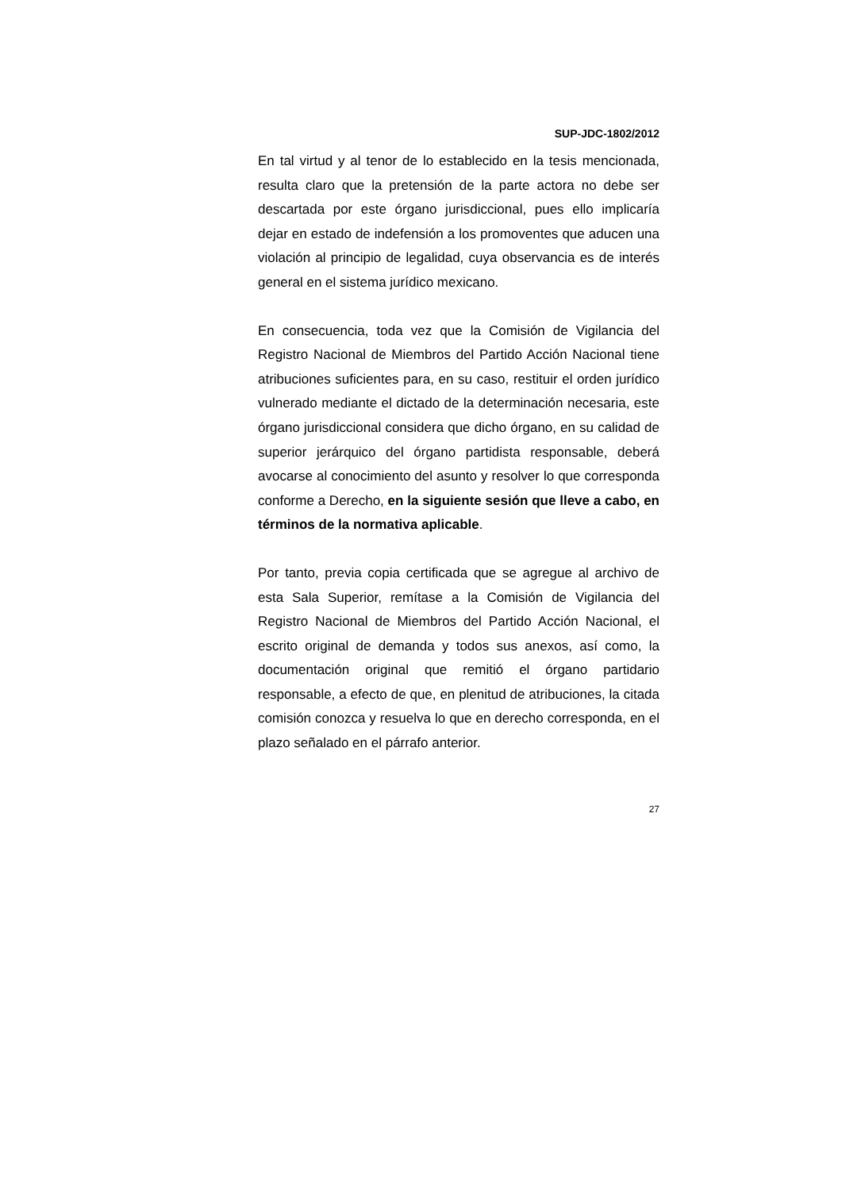SUP-JDC-1802/2012
En tal virtud y al tenor de lo establecido en la tesis mencionada, resulta claro que la pretensión de la parte actora no debe ser descartada por este órgano jurisdiccional, pues ello implicaría dejar en estado de indefensión a los promoventes que aducen una violación al principio de legalidad, cuya observancia es de interés general en el sistema jurídico mexicano.
En consecuencia, toda vez que la Comisión de Vigilancia del Registro Nacional de Miembros del Partido Acción Nacional tiene atribuciones suficientes para, en su caso, restituir el orden jurídico vulnerado mediante el dictado de la determinación necesaria, este órgano jurisdiccional considera que dicho órgano, en su calidad de superior jerárquico del órgano partidista responsable, deberá avocarse al conocimiento del asunto y resolver lo que corresponda conforme a Derecho, en la siguiente sesión que lleve a cabo, en términos de la normativa aplicable.
Por tanto, previa copia certificada que se agregue al archivo de esta Sala Superior, remítase a la Comisión de Vigilancia del Registro Nacional de Miembros del Partido Acción Nacional, el escrito original de demanda y todos sus anexos, así como, la documentación original que remitió el órgano partidario responsable, a efecto de que, en plenitud de atribuciones, la citada comisión conozca y resuelva lo que en derecho corresponda, en el plazo señalado en el párrafo anterior.
27